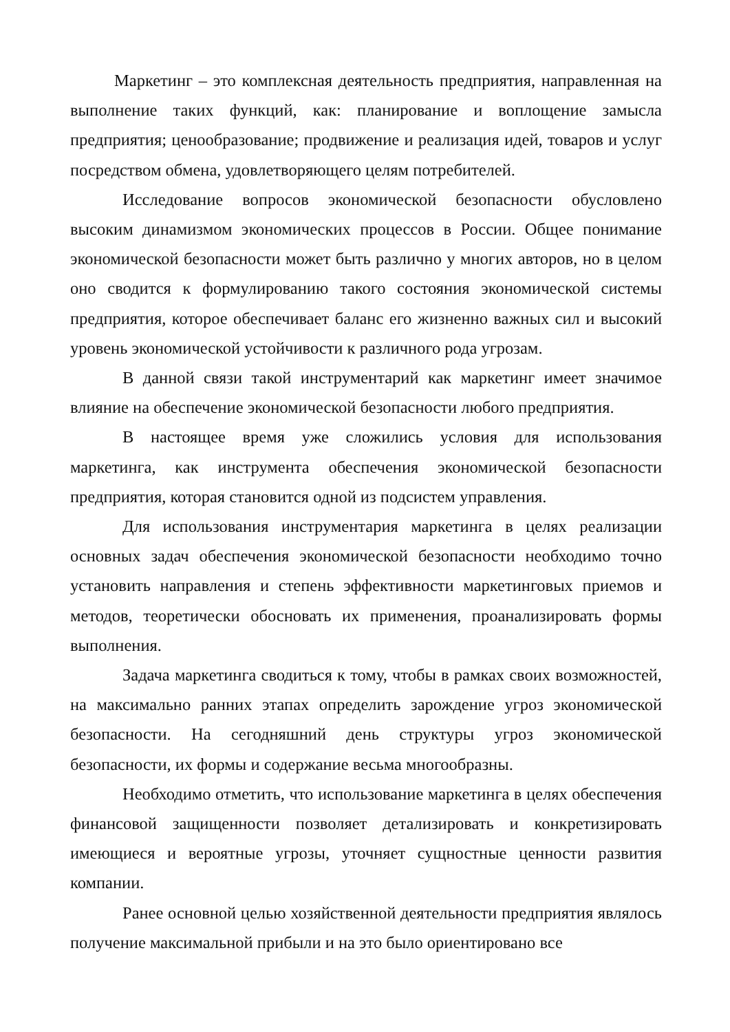Маркетинг – это комплексная деятельность предприятия, направленная на выполнение таких функций, как: планирование и воплощение замысла предприятия; ценообразование; продвижение и реализация идей, товаров и услуг посредством обмена, удовлетворяющего целям потребителей.
Исследование вопросов экономической безопасности обусловлено высоким динамизмом экономических процессов в России. Общее понимание экономической безопасности может быть различно у многих авторов, но в целом оно сводится к формулированию такого состояния экономической системы предприятия, которое обеспечивает баланс его жизненно важных сил и высокий уровень экономической устойчивости к различного рода угрозам.
В данной связи такой инструментарий как маркетинг имеет значимое влияние на обеспечение экономической безопасности любого предприятия.
В настоящее время уже сложились условия для использования маркетинга, как инструмента обеспечения экономической безопасности предприятия, которая становится одной из подсистем управления.
Для использования инструментария маркетинга в целях реализации основных задач обеспечения экономической безопасности необходимо точно установить направления и степень эффективности маркетинговых приемов и методов, теоретически обосновать их применения, проанализировать формы выполнения.
Задача маркетинга сводиться к тому, чтобы в рамках своих возможностей, на максимально ранних этапах определить зарождение угроз экономической безопасности. На сегодняшний день структуры угроз экономической безопасности, их формы и содержание весьма многообразны.
Необходимо отметить, что использование маркетинга в целях обеспечения финансовой защищенности позволяет детализировать и конкретизировать имеющиеся и вероятные угрозы, уточняет сущностные ценности развития компании.
Ранее основной целью хозяйственной деятельности предприятия являлось получение максимальной прибыли и на это было ориентировано все